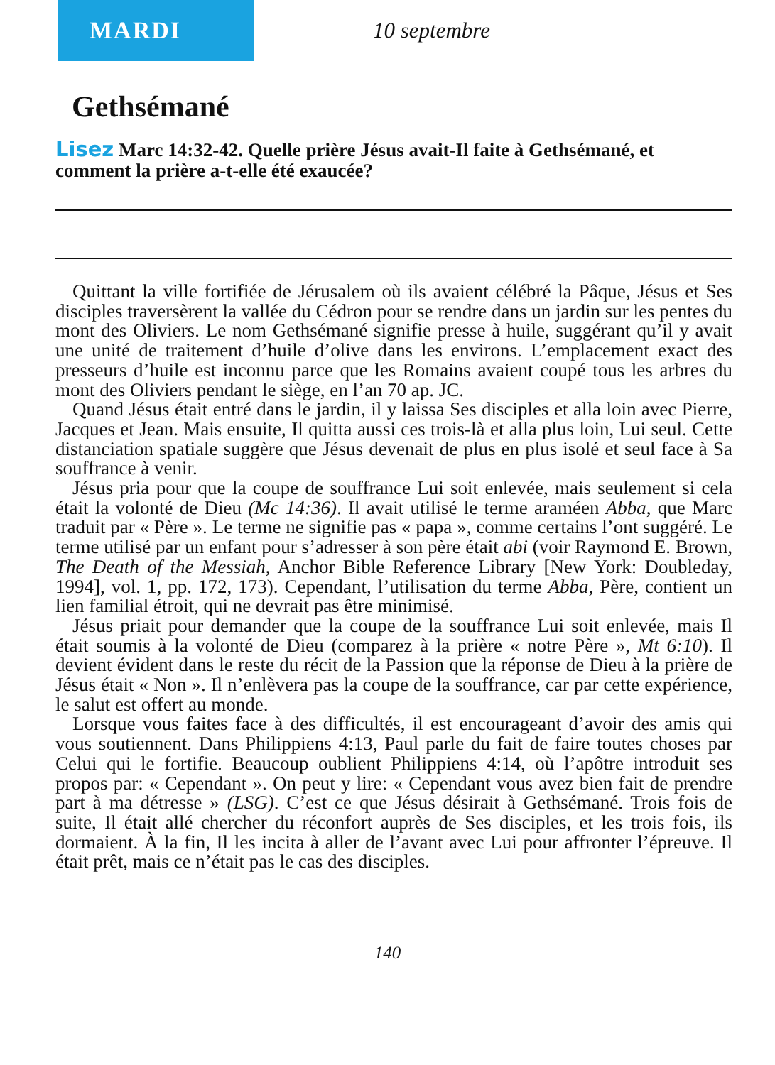MARDI
10 septembre
Gethsémané
Lisez Marc 14:32-42. Quelle prière Jésus avait-Il faite à Gethsémané, et comment la prière a-t-elle été exaucée?
Quittant la ville fortifiée de Jérusalem où ils avaient célébré la Pâque, Jésus et Ses disciples traversèrent la vallée du Cédron pour se rendre dans un jardin sur les pentes du mont des Oliviers. Le nom Gethsémané signifie presse à huile, suggérant qu’il y avait une unité de traitement d’huile d’olive dans les environs. L’emplacement exact des presseurs d’huile est inconnu parce que les Romains avaient coupé tous les arbres du mont des Oliviers pendant le siège, en l’an 70 ap. JC.
Quand Jésus était entré dans le jardin, il y laissa Ses disciples et alla loin avec Pierre, Jacques et Jean. Mais ensuite, Il quitta aussi ces trois-là et alla plus loin, Lui seul. Cette distanciation spatiale suggère que Jésus devenait de plus en plus isolé et seul face à Sa souffrance à venir.
Jésus pria pour que la coupe de souffrance Lui soit enlevée, mais seulement si cela était la volonté de Dieu (Mc 14:36). Il avait utilisé le terme araméen Abba, que Marc traduit par « Père ». Le terme ne signifie pas « papa », comme certains l’ont suggéré. Le terme utilisé par un enfant pour s’adresser à son père était abi (voir Raymond E. Brown, The Death of the Messiah, Anchor Bible Reference Library [New York: Doubleday, 1994], vol. 1, pp. 172, 173). Cependant, l’utilisation du terme Abba, Père, contient un lien familial étroit, qui ne devrait pas être minimisé.
Jésus priait pour demander que la coupe de la souffrance Lui soit enlevée, mais Il était soumis à la volonté de Dieu (comparez à la prière « notre Père », Mt 6:10). Il devient évident dans le reste du récit de la Passion que la réponse de Dieu à la prière de Jésus était « Non ». Il n’enlèvera pas la coupe de la souffrance, car par cette expérience, le salut est offert au monde.
Lorsque vous faites face à des difficultés, il est encourageant d’avoir des amis qui vous soutiennent. Dans Philippiens 4:13, Paul parle du fait de faire toutes choses par Celui qui le fortifie. Beaucoup oublient Philippiens 4:14, où l’apôtre introduit ses propos par: « Cependant ». On peut y lire: « Cependant vous avez bien fait de prendre part à ma détresse » (LSG). C’est ce que Jésus désirait à Gethsémané. Trois fois de suite, Il était allé chercher du réconfort auprès de Ses disciples, et les trois fois, ils dormaient. À la fin, Il les incita à aller de l’avant avec Lui pour affronter l’épreuve. Il était prêt, mais ce n’était pas le cas des disciples.
140